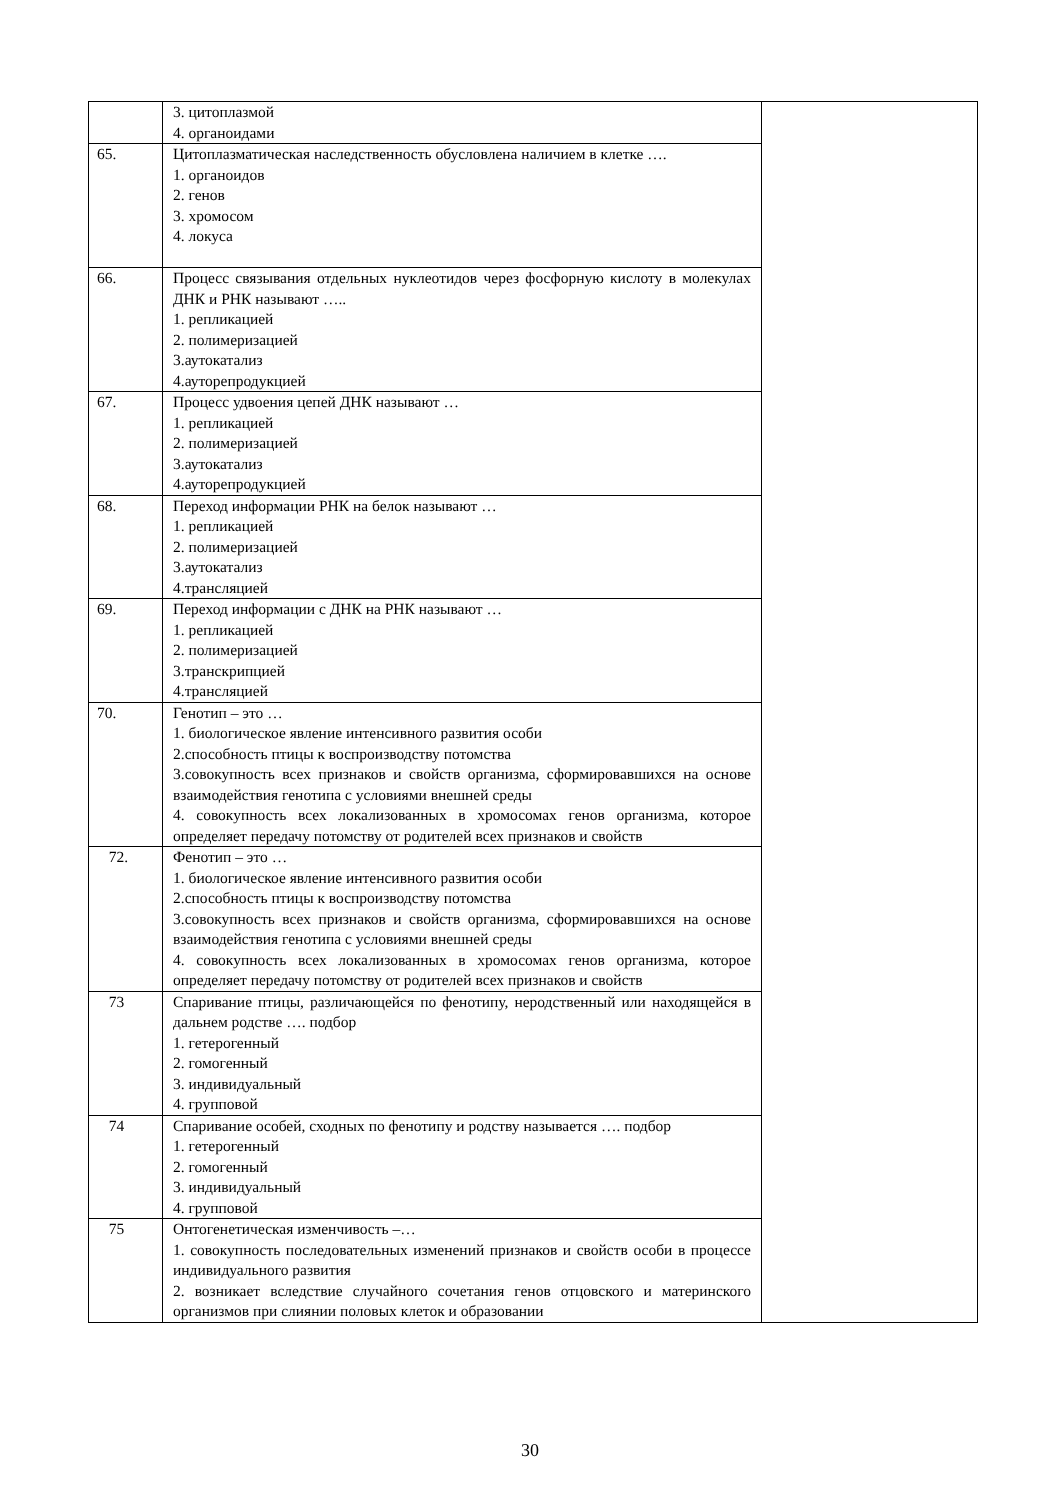| | 3. цитоплазмой 4. органоидами | |
| 65. | Цитоплазматическая наследственность обусловлена наличием в клетке …. 1. органоидов 2. генов 3. хромосом 4. локуса | |
| 66. | Процесс связывания отдельных нуклеотидов через фосфорную кислоту в молекулах ДНК и РНК называют ….. 1. репликацией 2. полимеризацией 3.аутокатализ 4.ауторепродукцией | |
| 67. | Процесс удвоения цепей ДНК называют … 1. репликацией 2. полимеризацией 3.аутокатализ 4.ауторепродукцией | |
| 68. | Переход информации РНК на белок называют … 1. репликацией 2. полимеризацией 3.аутокатализ 4.трансляцией | |
| 69. | Переход информации с ДНК на РНК называют … 1. репликацией 2. полимеризацией 3.транскрипцией 4.трансляцией | |
| 70. | Генотип – это … 1. биологическое явление интенсивного развития особи 2.способность птицы к воспроизводству потомства 3.совокупность всех признаков и свойств организма, сформировавшихся на основе взаимодействия генотипа с условиями внешней среды 4. совокупность всех локализованных в хромосомах генов организма, которое определяет передачу потомству от родителей всех признаков и свойств | |
| 72. | Фенотип – это … 1. биологическое явление интенсивного развития особи 2.способность птицы к воспроизводству потомства 3.совокупность всех признаков и свойств организма, сформировавшихся на основе взаимодействия генотипа с условиями внешней среды 4. совокупность всех локализованных в хромосомах генов организма, которое определяет передачу потомству от родителей всех признаков и свойств | |
| 73 | Спаривание птицы, различающейся по фенотипу, неродственный или находящейся в дальнем родстве …. подбор 1. гетерогенный 2. гомогенный 3. индивидуальный 4. групповой | |
| 74 | Спаривание особей, сходных по фенотипу и родству называется …. подбор 1. гетерогенный 2. гомогенный 3. индивидуальный 4. групповой | |
| 75 | Онтогенетическая изменчивость –… 1. совокупность последовательных изменений признаков и свойств особи в процессе индивидуального развития 2. возникает вследствие случайного сочетания генов отцовского и материнского организмов при слиянии половых клеток и образовании | |
30